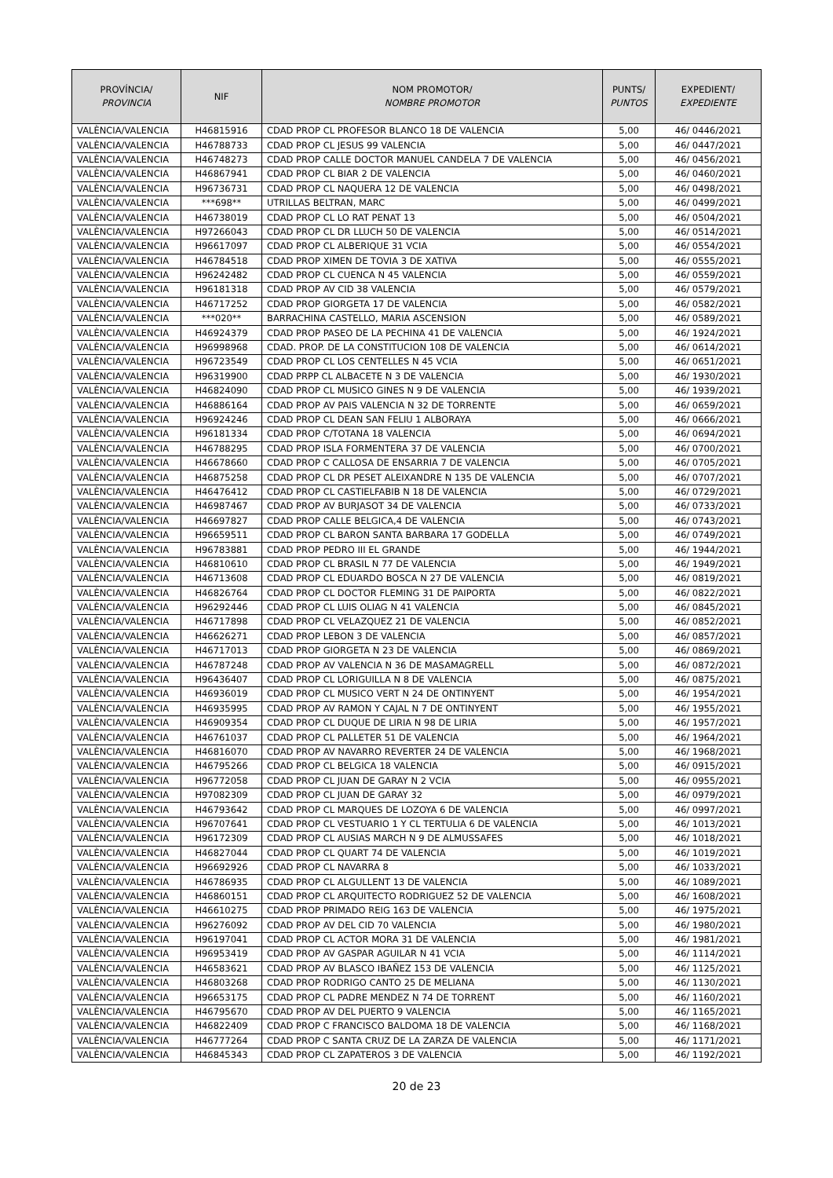| PROVÍNCIA/ PROVINCIA | NIF | NOM PROMOTOR/ NOMBRE PROMOTOR | PUNTS/ PUNTOS | EXPEDIENT/ EXPEDIENTE |
| --- | --- | --- | --- | --- |
| VALÈNCIA/VALENCIA | H46815916 | CDAD PROP CL PROFESOR BLANCO 18 DE VALENCIA | 5,00 | 46/ 0446/2021 |
| VALÈNCIA/VALENCIA | H46788733 | CDAD PROP CL JESUS 99 VALENCIA | 5,00 | 46/ 0447/2021 |
| VALÈNCIA/VALENCIA | H46748273 | CDAD PROP CALLE DOCTOR MANUEL CANDELA 7 DE VALENCIA | 5,00 | 46/ 0456/2021 |
| VALÈNCIA/VALENCIA | H46867941 | CDAD PROP CL BIAR 2 DE VALENCIA | 5,00 | 46/ 0460/2021 |
| VALÈNCIA/VALENCIA | H96736731 | CDAD PROP CL NAQUERA 12 DE VALENCIA | 5,00 | 46/ 0498/2021 |
| VALÈNCIA/VALENCIA | ***698** | UTRILLAS BELTRAN, MARC | 5,00 | 46/ 0499/2021 |
| VALÈNCIA/VALENCIA | H46738019 | CDAD PROP CL LO RAT PENAT 13 | 5,00 | 46/ 0504/2021 |
| VALÈNCIA/VALENCIA | H97266043 | CDAD PROP CL DR LLUCH 50 DE VALENCIA | 5,00 | 46/ 0514/2021 |
| VALÈNCIA/VALENCIA | H96617097 | CDAD PROP CL ALBERIQUE 31 VCIA | 5,00 | 46/ 0554/2021 |
| VALÈNCIA/VALENCIA | H46784518 | CDAD PROP XIMEN DE TOVIA 3 DE XATIVA | 5,00 | 46/ 0555/2021 |
| VALÈNCIA/VALENCIA | H96242482 | CDAD PROP CL CUENCA N 45 VALENCIA | 5,00 | 46/ 0559/2021 |
| VALÈNCIA/VALENCIA | H96181318 | CDAD PROP AV CID 38 VALENCIA | 5,00 | 46/ 0579/2021 |
| VALÈNCIA/VALENCIA | H46717252 | CDAD PROP GIORGETA 17 DE VALENCIA | 5,00 | 46/ 0582/2021 |
| VALÈNCIA/VALENCIA | ***020** | BARRACHINA CASTELLO, MARIA ASCENSION | 5,00 | 46/ 0589/2021 |
| VALÈNCIA/VALENCIA | H46924379 | CDAD PROP PASEO DE LA PECHINA 41 DE VALENCIA | 5,00 | 46/ 1924/2021 |
| VALÈNCIA/VALENCIA | H96998968 | CDAD. PROP. DE LA CONSTITUCION 108 DE VALENCIA | 5,00 | 46/ 0614/2021 |
| VALÈNCIA/VALENCIA | H96723549 | CDAD PROP CL LOS CENTELLES N 45 VCIA | 5,00 | 46/ 0651/2021 |
| VALÈNCIA/VALENCIA | H96319900 | CDAD PRPP CL ALBACETE N 3 DE VALENCIA | 5,00 | 46/ 1930/2021 |
| VALÈNCIA/VALENCIA | H46824090 | CDAD PROP CL MUSICO GINES N 9 DE VALENCIA | 5,00 | 46/ 1939/2021 |
| VALÈNCIA/VALENCIA | H46886164 | CDAD PROP AV PAIS VALENCIA N 32 DE TORRENTE | 5,00 | 46/ 0659/2021 |
| VALÈNCIA/VALENCIA | H96924246 | CDAD PROP CL DEAN SAN FELIU 1 ALBORAYA | 5,00 | 46/ 0666/2021 |
| VALÈNCIA/VALENCIA | H96181334 | CDAD PROP C/TOTANA 18 VALENCIA | 5,00 | 46/ 0694/2021 |
| VALÈNCIA/VALENCIA | H46788295 | CDAD PROP ISLA FORMENTERA 37 DE VALENCIA | 5,00 | 46/ 0700/2021 |
| VALÈNCIA/VALENCIA | H46678660 | CDAD PROP C CALLOSA DE ENSARRIA 7 DE VALENCIA | 5,00 | 46/ 0705/2021 |
| VALÈNCIA/VALENCIA | H46875258 | CDAD PROP CL DR PESET ALEIXANDRE N 135 DE VALENCIA | 5,00 | 46/ 0707/2021 |
| VALÈNCIA/VALENCIA | H46476412 | CDAD PROP CL CASTIELFABIB N 18 DE VALENCIA | 5,00 | 46/ 0729/2021 |
| VALÈNCIA/VALENCIA | H46987467 | CDAD PROP AV BURJASOT 34 DE VALENCIA | 5,00 | 46/ 0733/2021 |
| VALÈNCIA/VALENCIA | H46697827 | CDAD PROP CALLE BELGICA,4 DE VALENCIA | 5,00 | 46/ 0743/2021 |
| VALÈNCIA/VALENCIA | H96659511 | CDAD PROP CL BARON SANTA BARBARA 17 GODELLA | 5,00 | 46/ 0749/2021 |
| VALÈNCIA/VALENCIA | H96783881 | CDAD PROP PEDRO III EL GRANDE | 5,00 | 46/ 1944/2021 |
| VALÈNCIA/VALENCIA | H46810610 | CDAD PROP CL BRASIL N 77 DE VALENCIA | 5,00 | 46/ 1949/2021 |
| VALÈNCIA/VALENCIA | H46713608 | CDAD PROP CL EDUARDO BOSCA N 27 DE VALENCIA | 5,00 | 46/ 0819/2021 |
| VALÈNCIA/VALENCIA | H46826764 | CDAD PROP CL DOCTOR FLEMING 31 DE PAIPORTA | 5,00 | 46/ 0822/2021 |
| VALÈNCIA/VALENCIA | H96292446 | CDAD PROP CL LUIS OLIAG N 41 VALENCIA | 5,00 | 46/ 0845/2021 |
| VALÈNCIA/VALENCIA | H46717898 | CDAD PROP CL VELAZQUEZ 21 DE VALENCIA | 5,00 | 46/ 0852/2021 |
| VALÈNCIA/VALENCIA | H46626271 | CDAD PROP LEBON 3 DE VALENCIA | 5,00 | 46/ 0857/2021 |
| VALÈNCIA/VALENCIA | H46717013 | CDAD PROP GIORGETA N 23 DE VALENCIA | 5,00 | 46/ 0869/2021 |
| VALÈNCIA/VALENCIA | H46787248 | CDAD PROP AV VALENCIA N 36 DE MASAMAGRELL | 5,00 | 46/ 0872/2021 |
| VALÈNCIA/VALENCIA | H96436407 | CDAD PROP CL LORIGUILLA N 8 DE VALENCIA | 5,00 | 46/ 0875/2021 |
| VALÈNCIA/VALENCIA | H46936019 | CDAD PROP CL MUSICO VERT N 24 DE ONTINYENT | 5,00 | 46/ 1954/2021 |
| VALÈNCIA/VALENCIA | H46935995 | CDAD PROP AV RAMON Y CAJAL N 7 DE ONTINYENT | 5,00 | 46/ 1955/2021 |
| VALÈNCIA/VALENCIA | H46909354 | CDAD PROP CL DUQUE DE LIRIA N 98 DE LIRIA | 5,00 | 46/ 1957/2021 |
| VALÈNCIA/VALENCIA | H46761037 | CDAD PROP CL PALLETER 51 DE VALENCIA | 5,00 | 46/ 1964/2021 |
| VALÈNCIA/VALENCIA | H46816070 | CDAD PROP AV NAVARRO REVERTER 24 DE VALENCIA | 5,00 | 46/ 1968/2021 |
| VALÈNCIA/VALENCIA | H46795266 | CDAD PROP CL BELGICA 18 VALENCIA | 5,00 | 46/ 0915/2021 |
| VALÈNCIA/VALENCIA | H96772058 | CDAD PROP CL JUAN DE GARAY N 2 VCIA | 5,00 | 46/ 0955/2021 |
| VALÈNCIA/VALENCIA | H97082309 | CDAD PROP CL JUAN DE GARAY 32 | 5,00 | 46/ 0979/2021 |
| VALÈNCIA/VALENCIA | H46793642 | CDAD PROP CL MARQUES DE LOZOYA 6 DE VALENCIA | 5,00 | 46/ 0997/2021 |
| VALÈNCIA/VALENCIA | H96707641 | CDAD PROP CL VESTUARIO 1 Y CL TERTULIA 6 DE VALENCIA | 5,00 | 46/ 1013/2021 |
| VALÈNCIA/VALENCIA | H96172309 | CDAD PROP CL AUSIAS MARCH N 9 DE ALMUSSAFES | 5,00 | 46/ 1018/2021 |
| VALÈNCIA/VALENCIA | H46827044 | CDAD PROP CL QUART 74 DE VALENCIA | 5,00 | 46/ 1019/2021 |
| VALÈNCIA/VALENCIA | H96692926 | CDAD PROP CL NAVARRA 8 | 5,00 | 46/ 1033/2021 |
| VALÈNCIA/VALENCIA | H46786935 | CDAD PROP CL ALGULLENT 13 DE VALENCIA | 5,00 | 46/ 1089/2021 |
| VALÈNCIA/VALENCIA | H46860151 | CDAD PROP CL ARQUITECTO RODRIGUEZ 52 DE VALENCIA | 5,00 | 46/ 1608/2021 |
| VALÈNCIA/VALENCIA | H46610275 | CDAD PROP PRIMADO REIG 163 DE VALENCIA | 5,00 | 46/ 1975/2021 |
| VALÈNCIA/VALENCIA | H96276092 | CDAD PROP AV DEL CID 70 VALENCIA | 5,00 | 46/ 1980/2021 |
| VALÈNCIA/VALENCIA | H96197041 | CDAD PROP CL ACTOR MORA 31 DE VALENCIA | 5,00 | 46/ 1981/2021 |
| VALÈNCIA/VALENCIA | H96953419 | CDAD PROP AV GASPAR AGUILAR N 41 VCIA | 5,00 | 46/ 1114/2021 |
| VALÈNCIA/VALENCIA | H46583621 | CDAD PROP AV BLASCO IBAÑEZ 153 DE VALENCIA | 5,00 | 46/ 1125/2021 |
| VALÈNCIA/VALENCIA | H46803268 | CDAD PROP RODRIGO CANTO 25 DE MELIANA | 5,00 | 46/ 1130/2021 |
| VALÈNCIA/VALENCIA | H96653175 | CDAD PROP CL PADRE MENDEZ N 74 DE TORRENT | 5,00 | 46/ 1160/2021 |
| VALÈNCIA/VALENCIA | H46795670 | CDAD PROP AV DEL PUERTO 9 VALENCIA | 5,00 | 46/ 1165/2021 |
| VALÈNCIA/VALENCIA | H46822409 | CDAD PROP C FRANCISCO BALDOMA 18 DE VALENCIA | 5,00 | 46/ 1168/2021 |
| VALÈNCIA/VALENCIA | H46777264 | CDAD PROP C SANTA CRUZ DE LA ZARZA DE VALENCIA | 5,00 | 46/ 1171/2021 |
| VALÈNCIA/VALENCIA | H46845343 | CDAD PROP CL ZAPATEROS 3 DE VALENCIA | 5,00 | 46/ 1192/2021 |
20 de 23